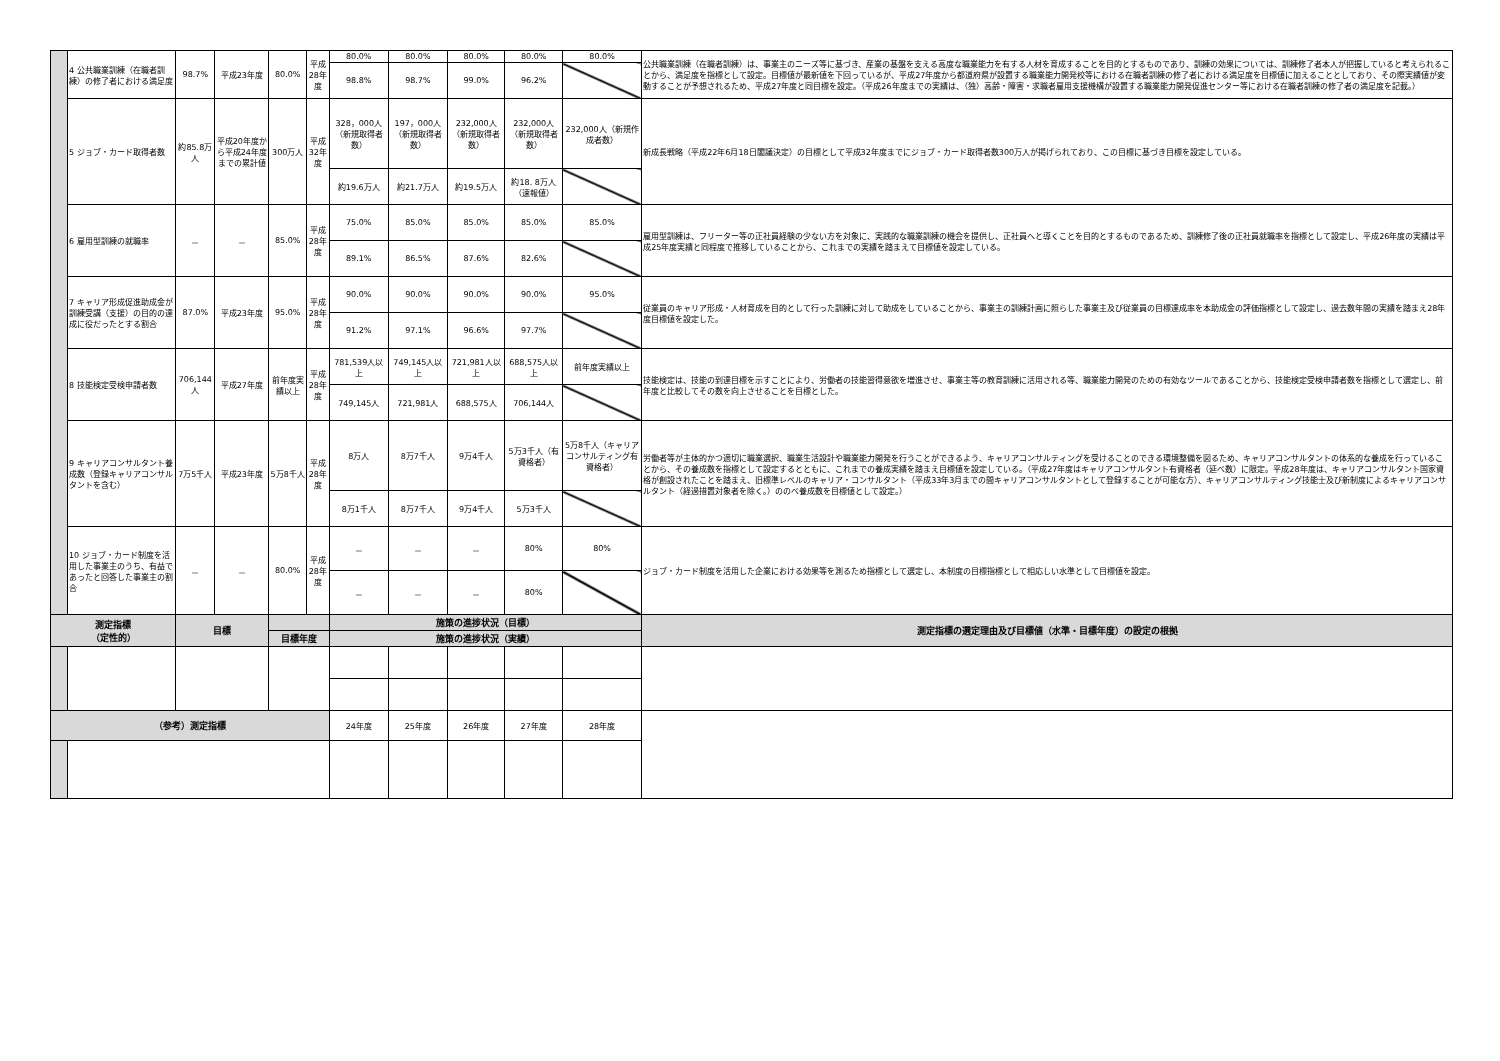| | 4 公共職業訓練（在職者訓練）の修了者における満足度 | 98.7% | 平成23年度 | 80.0% | 平成28年度 | 80.0% | 80.0% | 80.0% | 80.0% | 80.0% | 公共職業訓練（在職者訓練）は、事業主のニーズ等に基づき、産業の基盤を支える高度な職業能力を有する人材を育成することを目的とするものであり、訓練の効果については、訓練修了者本人が把握していると考えられることから、満足度を指標として設定。目標値が最新値を下回っているが、平成27年度から都道府県が設置する職業能力開発校等における在職者訓練の修了者における満足度を目標値に加えることとしており、その際実績値が変動することが予想されるため、平成27年度と同目標を設定。（平成26年度までの実績は、（独）高齢・障害・求職者雇用支援機構が設置する職業能力開発促進センター等における在職者訓練の修了者の満足度を記載。） |
| | | | | | | 98.8% | 98.7% | 99.0% | 96.2% | | |
| | 5 ジョブ・カード取得者数 | 約85.8万人 | 平成20年度から平成24年度までの累計値 | 300万人 | 平成32年度 | 328，000人（新規取得者数） | 197，000人（新規取得者数） | 232,000人（新規取得者数） | 232,000人（新規取得者数） | 232,000人（新規作成者数） | 新成長戦略（平成22年6月18日閣議決定）の目標として平成32年度までにジョブ・カード取得者数300万人が掲げられており、この目標に基づき目標を設定している。 |
| | | | | | | 約19.6万人 | 約21.7万人 | 約19.5万人 | 約18. 8万人（速報値） | | |
| | 6 雇用型訓練の就職率 | － | － | 85.0% | 平成28年度 | 75.0% | 85.0% | 85.0% | 85.0% | 85.0% | 雇用型訓練は、フリーター等の正社員経験の少ない方を対象に、実践的な職業訓練の機会を提供し、正社員へと導くことを目的とするものであるため、訓練修了後の正社員就職率を指標として設定し、平成26年度の実績は平成25年度実績と同程度で推移していることから、これまでの実績を踏まえて目標値を設定している。 |
| | | | | | | 89.1% | 86.5% | 87.6% | 82.6% | | |
| | 7 キャリア形成促進助成金が訓練受講（支援）の目的の達成に役だったとする割合 | 87.0% | 平成23年度 | 95.0% | 平成28年度 | 90.0% | 90.0% | 90.0% | 90.0% | 95.0% | 従業員のキャリア形成・人材育成を目的として行った訓練に対して助成をしていることから、事業主の訓練計画に照らした事業主及び従業員の目標達成率を本助成金の評価指標として設定し、過去数年間の実績を踏まえ28年度目標値を設定した。 |
| | | | | | | 91.2% | 97.1% | 96.6% | 97.7% | | |
| | 8 技能検定受検申請者数 | 706,144人 | 平成27年度 | 前年度実績以上 | 平成28年度 | 781,539人以上 | 749,145人以上 | 721,981人以上 | 688,575人以上 | 前年度実績以上 | 技能検定は、技能の到達目標を示すことにより、労働者の技能習得意欲を増進させ、事業主等の教育訓練に活用される等、職業能力開発のための有効なツールであることから、技能検定受検申請者数を指標として選定し、前年度と比較してその数を向上させることを目標とした。 |
| | | | | | | 749,145人 | 721,981人 | 688,575人 | 706,144人 | | |
| | 9 キャリアコンサルタント養成数（登録キャリアコンサルタントを含む） | 7万5千人 | 平成23年度 | 5万8千人 | 平成28年度 | 8万人 | 8万7千人 | 9万4千人 | 5万3千人（有資格者） | 5万8千人（キャリアコンサルティング有資格者） | 労働者等が主体的かつ適切に職業選択、職業生活設計や職業能力開発を行うことができるよう、キャリアコンサルティングを受けることのできる環境整備を図るため、キャリアコンサルタントの体系的な養成を行っていることから、その養成数を指標として設定するとともに、これまでの養成実績を踏まえ目標値を設定している。（平成27年度はキャリアコンサルタント有資格者（延べ数）に限定。平成28年度は、キャリアコンサルタント国家資格が創設されたことを踏まえ、旧標準レベルのキャリア・コンサルタント（平成33年3月までの間キャリアコンサルタントとして登録することが可能な方）、キャリアコンサルティング技能士及び新制度によるキャリアコンサルタント（経過措置対象者を除く。）ののべ養成数を目標値として設定。） |
| | | | | | | 8万1千人 | 8万7千人 | 9万4千人 | 5万3千人 | | |
| | 10 ジョブ・カード制度を活用した事業主のうち、有益であったと回答した事業主の割合 | － | － | 80.0% | 平成28年度 | － | － | － | 80% | 80% | ジョブ・カード制度を活用した企業における効果等を測るため指標として選定し、本制度の目標指標として相応しい水準として目標値を設定。 |
| | | | | | | － | － | － | 80% | | |
| 測定指標 （定性的） | | 目標 | | | | 施策の進捗状況（目標） | | | | | 測定指標の選定理由及び目標値（水準・目標年度）の設定の根拠 |
| | | | | 目標年度 | | 施策の進捗状況（実績） | | | | | |
| （参考）測定指標 | | | | | | 24年度 | 25年度 | 26年度 | 27年度 | 28年度 | |